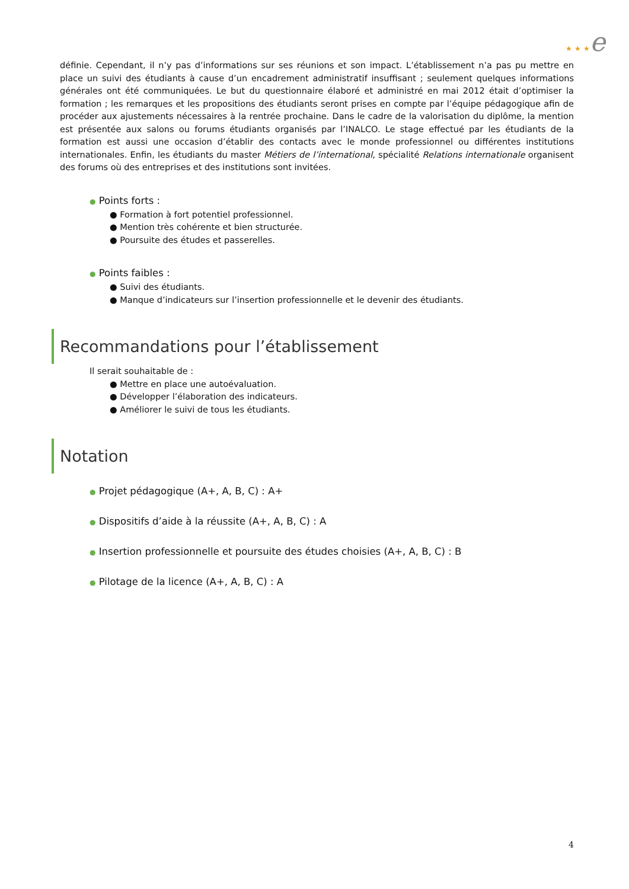★ ★ ★e
définie. Cependant, il n’y pas d’informations sur ses réunions et son impact. L’établissement n’a pas pu mettre en place un suivi des étudiants à cause d’un encadrement administratif insuffisant ; seulement quelques informations générales ont été communiquées. Le but du questionnaire élaboré et administré en mai 2012 était d’optimiser la formation ; les remarques et les propositions des étudiants seront prises en compte par l’équipe pédagogique afin de procéder aux ajustements nécessaires à la rentrée prochaine. Dans le cadre de la valorisation du diplôme, la mention est présentée aux salons ou forums étudiants organisés par l’INALCO. Le stage effectué par les étudiants de la formation est aussi une occasion d’établir des contacts avec le monde professionnel ou différentes institutions internationales. Enfin, les étudiants du master Métiers de l’international, spécialité Relations internationale organisent des forums où des entreprises et des institutions sont invitées.
● Points forts :
● Formation à fort potentiel professionnel.
● Mention très cohérente et bien structurée.
● Poursuite des études et passerelles.
● Points faibles :
● Suivi des étudiants.
● Manque d’indicateurs sur l’insertion professionnelle et le devenir des étudiants.
Recommandations pour l’établissement
Il serait souhaitable de :
● Mettre en place une autoévaluation.
● Développer l’élaboration des indicateurs.
● Améliorer le suivi de tous les étudiants.
Notation
● Projet pédagogique (A+, A, B, C) : A+
● Dispositifs d’aide à la réussite (A+, A, B, C) : A
● Insertion professionnelle et poursuite des études choisies (A+, A, B, C) : B
● Pilotage de la licence (A+, A, B, C) : A
4